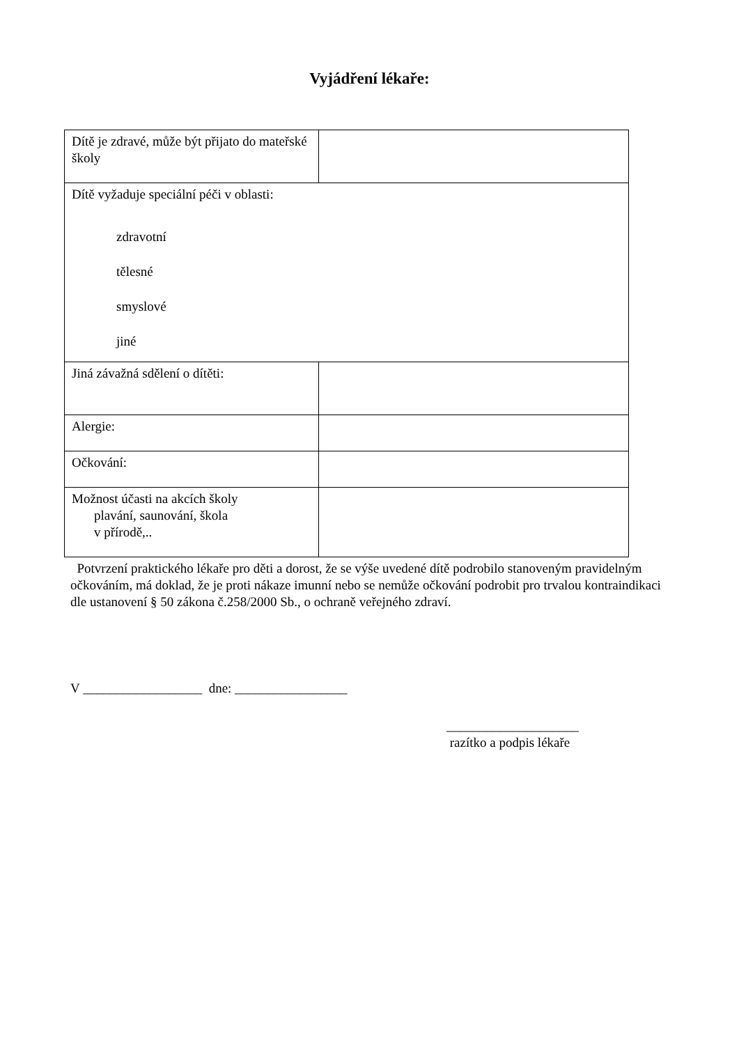Vyjádření lékaře:
| Dítě je zdravé, může být přijato do mateřské školy | |
| Dítě vyžaduje speciální péči v oblasti: zdravotní tělesné smyslové jiné | |
| Jiná závažná sdělení o dítěti: | |
| Alergie: | |
| Očkování: | |
| Možnost účasti na akcích školy plavání, saunování, škola v přírodě,.. | |
Potvrzení praktického lékaře pro děti a dorost, že se výše uvedené dítě podrobilo stanoveným pravidelným očkováním, má doklad, že je proti nákaze imunní nebo se nemůže očkování podrobit pro trvalou kontraindikaci dle ustanovení § 50 zákona č.258/2000 Sb., o ochraně veřejného zdraví.
V __________________ dne: _________________
____________________
razítko a podpis lékaře